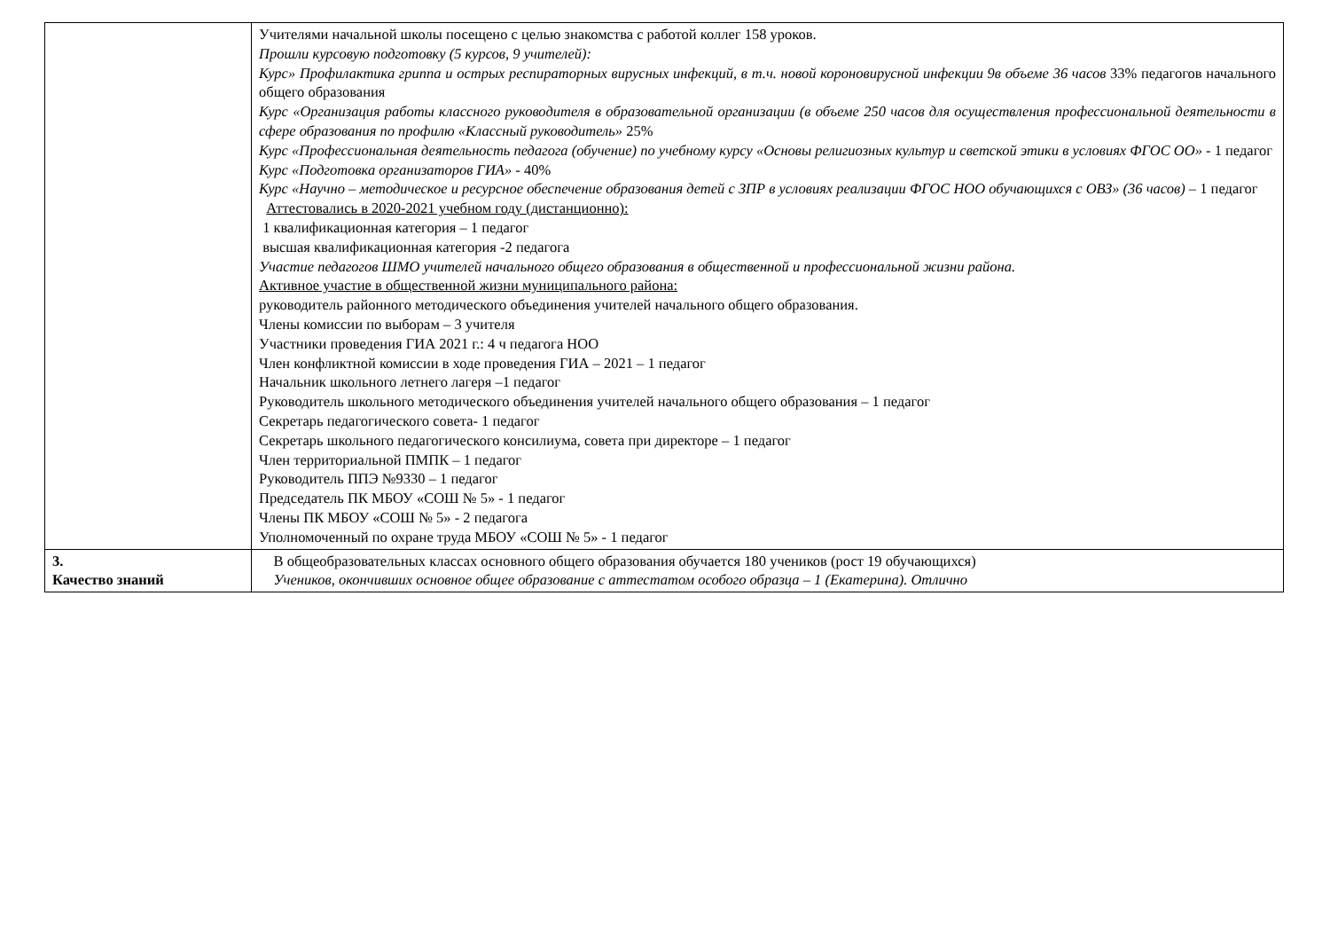| | Учителями начальной школы посещено с целью знакомства с работой коллег 158 уроков. Прошли курсовую подготовку (5 курсов, 9 учителей): Курс» Профилактика гриппа и острых респираторных вирусных инфекций, в т.ч. новой короновирусной инфекции 9в объеме 36 часов 33% педагогов начального общего образования Курс «Организация работы классного руководителя в образовательной организации (в объеме 250 часов для осуществления профессиональной деятельности в сфере образования по профилю «Классный руководитель» 25% Курс «Профессиональная деятельность педагога (обучение) по учебному курсу «Основы религиозных культур и светской этики в условиях ФГОС ОО» - 1 педагог Курс «Подготовка организаторов ГИА» - 40% Курс «Научно – методическое и ресурсное обеспечение образования детей с ЗПР в условиях реализации ФГОС НОО обучающихся с ОВЗ» (36 часов) – 1 педагог Аттестовались в 2020-2021 учебном году (дистанционно): 1 квалификационная категория – 1 педагог высшая квалификационная категория -2 педагога Участие педагогов ШМО учителей начального общего образования в общественной и профессиональной жизни района. Активное участие в общественной жизни муниципального района: руководитель районного методического объединения учителей начального общего образования. Члены комиссии по выборам – 3 учителя Участники проведения ГИА 2021 г.: 4 ч педагога НОО Член конфликтной комиссии в ходе проведения ГИА – 2021 – 1 педагог Начальник школьного летнего лагеря –1 педагог Руководитель школьного методического объединения учителей начального общего образования – 1 педагог Секретарь педагогического совета- 1 педагог Секретарь школьного педагогического консилиума, совета при директоре – 1 педагог Член территориальной ПМПК – 1 педагог Руководитель ППЭ №9330 – 1 педагог Председатель ПК МБОУ «СОШ № 5» - 1 педагог Члены ПК МБОУ «СОШ № 5» - 2 педагога Уполномоченный по охране труда МБОУ «СОШ № 5» - 1 педагог |
| 3. Качество знаний | В общеобразовательных классах основного общего образования обучается 180 учеников (рост 19 обучающихся) Учеников, окончивших основное общее образование с аттестатом особого образца – 1 (Екатерина). Отлично |